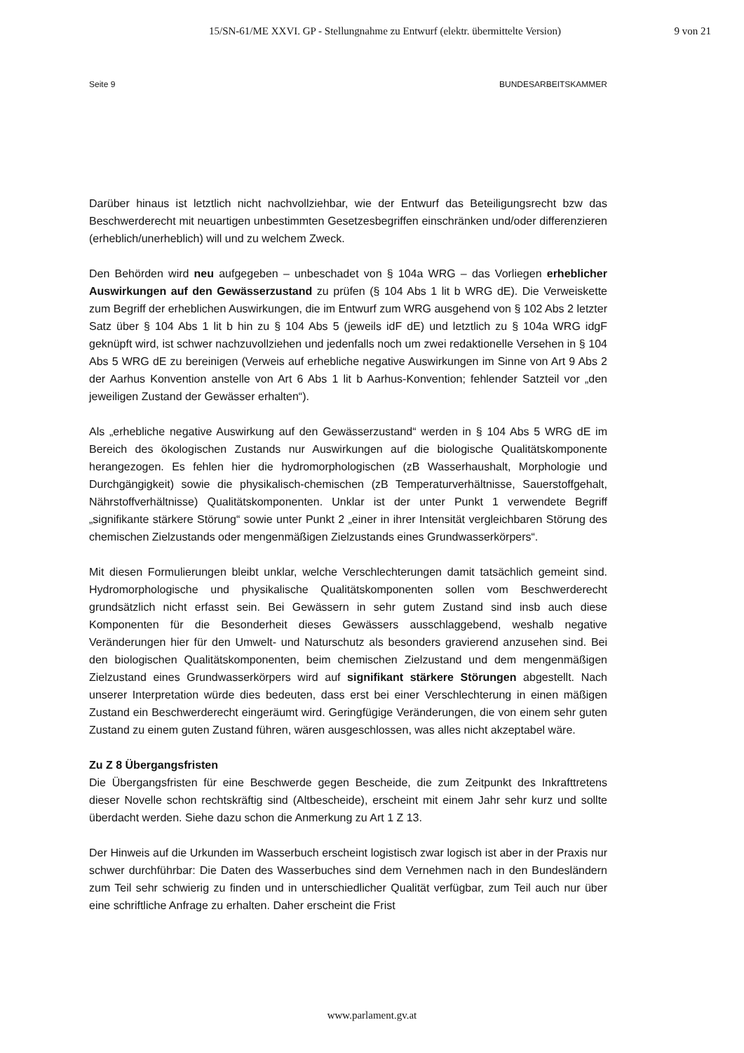15/SN-61/ME XXVI. GP - Stellungnahme zu Entwurf (elektr. übermittelte Version) 9 von 21
Seite 9 BUNDESARBEITSKAMMER
Darüber hinaus ist letztlich nicht nachvollziehbar, wie der Entwurf das Beteiligungsrecht bzw das Beschwerderecht mit neuartigen unbestimmten Gesetzesbegriffen einschränken und/oder differenzieren (erheblich/unerheblich) will und zu welchem Zweck.
Den Behörden wird neu aufgegeben – unbeschadet von § 104a WRG – das Vorliegen erheblicher Auswirkungen auf den Gewässerzustand zu prüfen (§ 104 Abs 1 lit b WRG dE). Die Verweiskette zum Begriff der erheblichen Auswirkungen, die im Entwurf zum WRG ausgehend von § 102 Abs 2 letzter Satz über § 104 Abs 1 lit b hin zu § 104 Abs 5 (jeweils idF dE) und letztlich zu § 104a WRG idgF geknüpft wird, ist schwer nachzuvollziehen und jedenfalls noch um zwei redaktionelle Versehen in § 104 Abs 5 WRG dE zu bereinigen (Verweis auf erhebliche negative Auswirkungen im Sinne von Art 9 Abs 2 der Aarhus Konvention anstelle von Art 6 Abs 1 lit b Aarhus-Konvention; fehlender Satzteil vor „den jeweiligen Zustand der Gewässer erhalten“).
Als „erhebliche negative Auswirkung auf den Gewässerzustand“ werden in § 104 Abs 5 WRG dE im Bereich des ökologischen Zustands nur Auswirkungen auf die biologische Qualitätskomponente herangezogen. Es fehlen hier die hydromorphologischen (zB Wasserhaushalt, Morphologie und Durchgängigkeit) sowie die physikalisch-chemischen (zB Temperaturverhältnisse, Sauerstoffgehalt, Nährstoffverhältnisse) Qualitätskomponenten. Unklar ist der unter Punkt 1 verwendete Begriff „signifikante stärkere Störung“ sowie unter Punkt 2 „einer in ihrer Intensität vergleichbaren Störung des chemischen Zielzustands oder mengenmäßigen Zielzustands eines Grundwasserkörpers“.
Mit diesen Formulierungen bleibt unklar, welche Verschlechterungen damit tatsächlich gemeint sind. Hydromorphologische und physikalische Qualitätskomponenten sollen vom Beschwerderecht grundsätzlich nicht erfasst sein. Bei Gewässern in sehr gutem Zustand sind insb auch diese Komponenten für die Besonderheit dieses Gewässers ausschlaggebend, weshalb negative Veränderungen hier für den Umwelt- und Naturschutz als besonders gravierend anzusehen sind. Bei den biologischen Qualitätskomponenten, beim chemischen Zielzustand und dem mengenmäßigen Zielzustand eines Grundwasserkörpers wird auf signifikant stärkere Störungen abgestellt. Nach unserer Interpretation würde dies bedeuten, dass erst bei einer Verschlechterung in einen mäßigen Zustand ein Beschwerderecht eingeräumt wird. Geringfügige Veränderungen, die von einem sehr guten Zustand zu einem guten Zustand führen, wären ausgeschlossen, was alles nicht akzeptabel wäre.
Zu Z 8 Übergangsfristen
Die Übergangsfristen für eine Beschwerde gegen Bescheide, die zum Zeitpunkt des Inkrafttretens dieser Novelle schon rechtskräftig sind (Altbescheide), erscheint mit einem Jahr sehr kurz und sollte überdacht werden. Siehe dazu schon die Anmerkung zu Art 1 Z 13.
Der Hinweis auf die Urkunden im Wasserbuch erscheint logistisch zwar logisch ist aber in der Praxis nur schwer durchführbar: Die Daten des Wasserbuches sind dem Vernehmen nach in den Bundesländern zum Teil sehr schwierig zu finden und in unterschiedlicher Qualität verfügbar, zum Teil auch nur über eine schriftliche Anfrage zu erhalten. Daher erscheint die Frist
www.parlament.gv.at